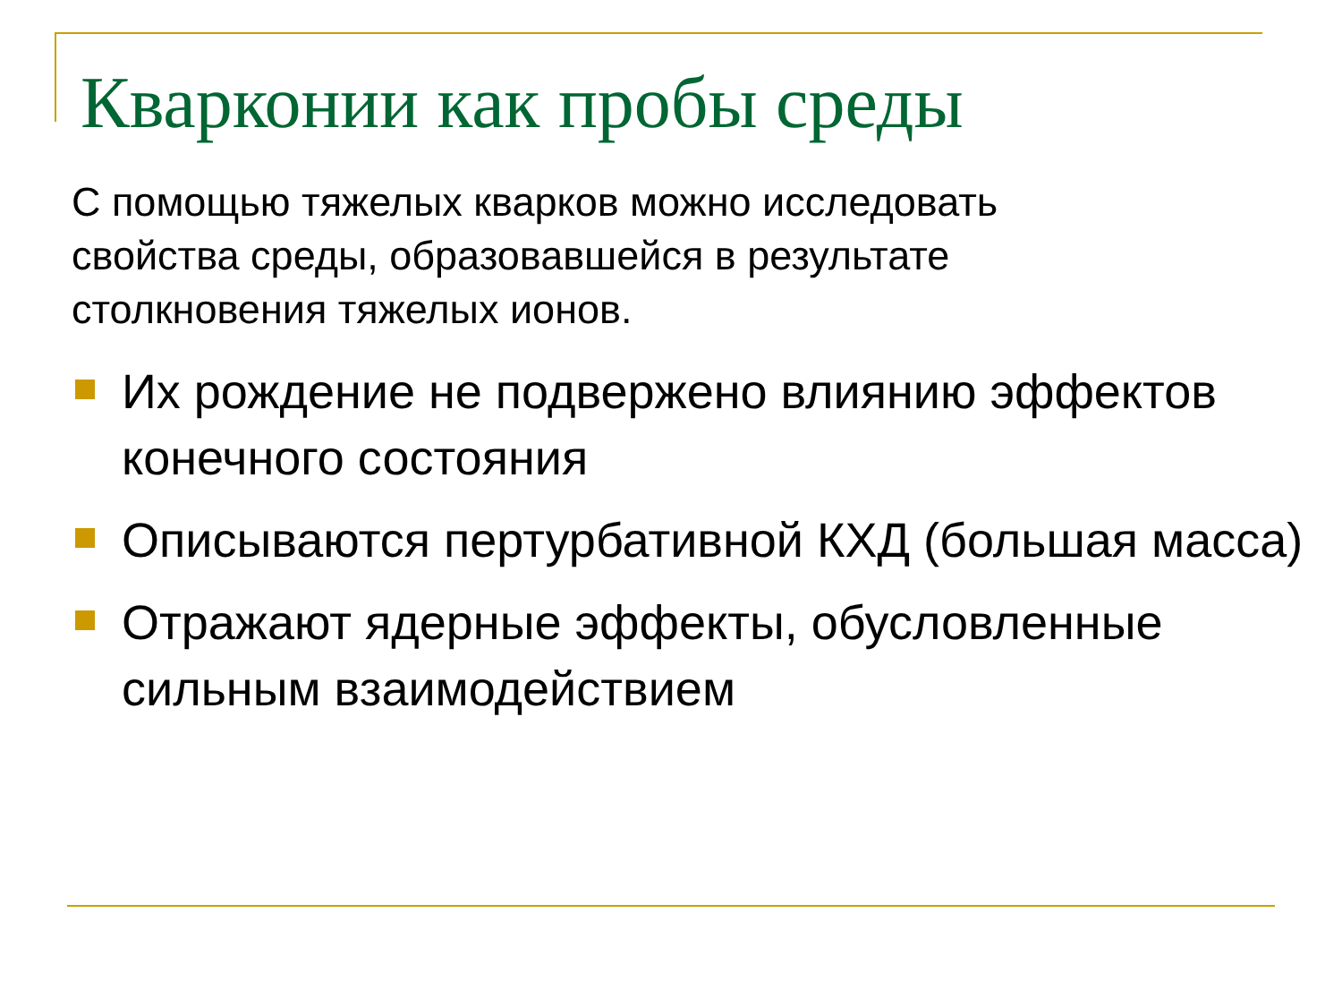Кварконии как пробы среды
С помощью тяжелых кварков можно исследовать свойства среды, образовавшейся в результате столкновения тяжелых ионов.
Их рождение не подвержено влиянию эффектов конечного состояния
Описываются пертурбативной КХД (большая масса)
Отражают ядерные эффекты, обусловленные сильным взаимодействием